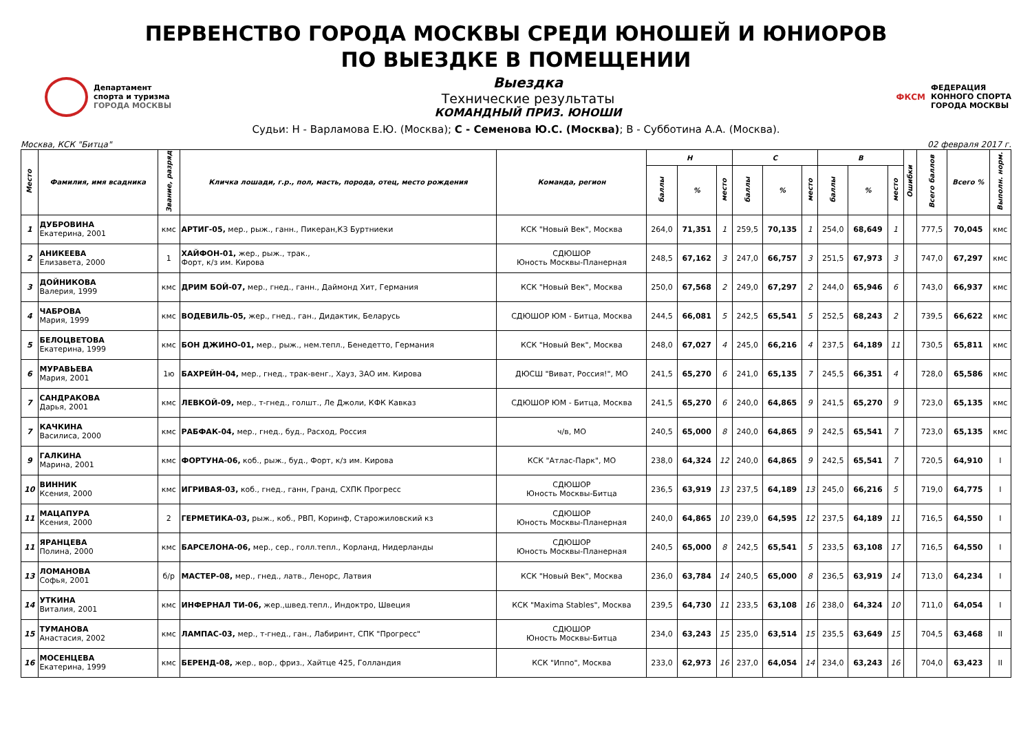ПЕРВЕНСТВО ГОРОДА МОСКВЫ СРЕДИ ЮНОШЕЙ И ЮНИОРОВ
ПО ВЫЕЗДКЕ В ПОМЕЩЕНИИ
Департамент
спорта и туризма
ГОРОДА МОСКВЫ
Выездка
Технические результаты
КОМАНДНЫЙ ПРИЗ. ЮНОШИ
ФКСМ
ФЕДЕРАЦИЯ
КОННОГО СПОРТА
ГОРОДА МОСКВЫ
Судьи: Н - Варламова Е.Ю. (Москва); С - Семенова Ю.С. (Москва); В - Субботина А.А. (Москва).
Москва, КСК "Битца" 02 февраля 2017 г.
| Место | Фамилия, имя всадника | Звание, разряд | Кличка лошади, г.р., пол, масть, порода, отец, место рождения | Команда, регион | Н | | | С | | | В | | | Ошибки | Всего баллов | Всего % | Выполн. норм. |
| --- | --- | --- | --- | --- | --- | --- | --- | --- | --- | --- | --- | --- | --- | --- | --- | --- | --- |
| | | | | | баллы | % | место | баллы | % | место | баллы | % | место | | | | |
| 1 | ДУБРОВИНА Екатерина, 2001 | кмс | АРТИГ-05, мер., рыж., ганн., Пикеран,КЗ Буртниеки | КСК "Новый Век", Москва | 264,0 | 71,351 | 1 | 259,5 | 70,135 | 1 | 254,0 | 68,649 | 1 | | 777,5 | 70,045 | кмс |
| 2 | АНИКЕЕВА Елизавета, 2000 | 1 | ХАЙФОН-01, жер., рыж., трак., Форт, к/з им. Кирова | СДЮШОР Юность Москвы-Планерная | 248,5 | 67,162 | 3 | 247,0 | 66,757 | 3 | 251,5 | 67,973 | 3 | | 747,0 | 67,297 | кмс |
| 3 | ДОЙНИКОВА Валерия, 1999 | кмс | ДРИМ БОЙ-07, мер., гнед., ганн., Даймонд Хит, Германия | КСК "Новый Век", Москва | 250,0 | 67,568 | 2 | 249,0 | 67,297 | 2 | 244,0 | 65,946 | 6 | | 743,0 | 66,937 | кмс |
| 4 | ЧАБРОВА Мария, 1999 | кмс | ВОДЕВИЛЬ-05, жер., гнед., ган., Дидактик, Беларусь | СДЮШОР ЮМ - Битца, Москва | 244,5 | 66,081 | 5 | 242,5 | 65,541 | 5 | 252,5 | 68,243 | 2 | | 739,5 | 66,622 | кмс |
| 5 | БЕЛОЦВЕТОВА Екатерина, 1999 | кмс | БОН ДЖИНО-01, мер., рыж., нем.тепл., Бенедетто, Германия | КСК "Новый Век", Москва | 248,0 | 67,027 | 4 | 245,0 | 66,216 | 4 | 237,5 | 64,189 | 11 | | 730,5 | 65,811 | кмс |
| 6 | МУРАВЬЕВА Мария, 2001 | 1ю | БАХРЕЙН-04, мер., гнед., трак-венг., Хауз, ЗАО им. Кирова | ДЮСШ "Виват, Россия!", МО | 241,5 | 65,270 | 6 | 241,0 | 65,135 | 7 | 245,5 | 66,351 | 4 | | 728,0 | 65,586 | кмс |
| 7 | САНДРАКОВА Дарья, 2001 | кмс | ЛЕВКОЙ-09, мер., т-гнед., голшт., Ле Джоли, КФК Кавказ | СДЮШОР ЮМ - Битца, Москва | 241,5 | 65,270 | 6 | 240,0 | 64,865 | 9 | 241,5 | 65,270 | 9 | | 723,0 | 65,135 | кмс |
| 7 | КАЧКИНА Василиса, 2000 | кмс | РАБФАК-04, мер., гнед., буд., Расход, Россия | ч/в, МО | 240,5 | 65,000 | 8 | 240,0 | 64,865 | 9 | 242,5 | 65,541 | 7 | | 723,0 | 65,135 | кмс |
| 9 | ГАЛКИНА Марина, 2001 | кмс | ФОРТУНА-06, коб., рыж., буд., Форт, к/з им. Кирова | КСК "Атлас-Парк", МО | 238,0 | 64,324 | 12 | 240,0 | 64,865 | 9 | 242,5 | 65,541 | 7 | | 720,5 | 64,910 | I |
| 10 | ВИННИК Ксения, 2000 | кмс | ИГРИВАЯ-03, коб., гнед., ганн, Гранд, СХПК Прогресс | СДЮШОР Юность Москвы-Битца | 236,5 | 63,919 | 13 | 237,5 | 64,189 | 13 | 245,0 | 66,216 | 5 | | 719,0 | 64,775 | I |
| 11 | МАЦАПУРА Ксения, 2000 | 2 | ГЕРМЕТИКА-03, рыж., коб., РВП, Коринф, Старожиловский кз | СДЮШОР Юность Москвы-Планерная | 240,0 | 64,865 | 10 | 239,0 | 64,595 | 12 | 237,5 | 64,189 | 11 | | 716,5 | 64,550 | I |
| 11 | ЯРАНЦЕВА Полина, 2000 | кмс | БАРСЕЛОНА-06, мер., сер., голл.тепл., Корланд, Нидерланды | СДЮШОР Юность Москвы-Планерная | 240,5 | 65,000 | 8 | 242,5 | 65,541 | 5 | 233,5 | 63,108 | 17 | | 716,5 | 64,550 | I |
| 13 | ЛОМАНОВА Софья, 2001 | б/р | МАСТЕР-08, мер., гнед., латв., Ленорс, Латвия | КСК "Новый Век", Москва | 236,0 | 63,784 | 14 | 240,5 | 65,000 | 8 | 236,5 | 63,919 | 14 | | 713,0 | 64,234 | I |
| 14 | УТКИНА Виталия, 2001 | кмс | ИНФЕРНАЛ ТИ-06, жер.,швед.тепл., Индоктро, Швеция | КСК "Maxima Stables", Москва | 239,5 | 64,730 | 11 | 233,5 | 63,108 | 16 | 238,0 | 64,324 | 10 | | 711,0 | 64,054 | I |
| 15 | ТУМАНОВА Анастасия, 2002 | кмс | ЛАМПАС-03, мер., т-гнед., ган., Лабиринт, СПК "Прогресс" | СДЮШОР Юность Москвы-Битца | 234,0 | 63,243 | 15 | 235,0 | 63,514 | 15 | 235,5 | 63,649 | 15 | | 704,5 | 63,468 | II |
| 16 | МОСЕНЦЕВА Екатерина, 1999 | кмс | БЕРЕНД-08, жер., вор., фриз., Хайтце 425, Голландия | КСК "Иппо", Москва | 233,0 | 62,973 | 16 | 237,0 | 64,054 | 14 | 234,0 | 63,243 | 16 | | 704,0 | 63,423 | II |